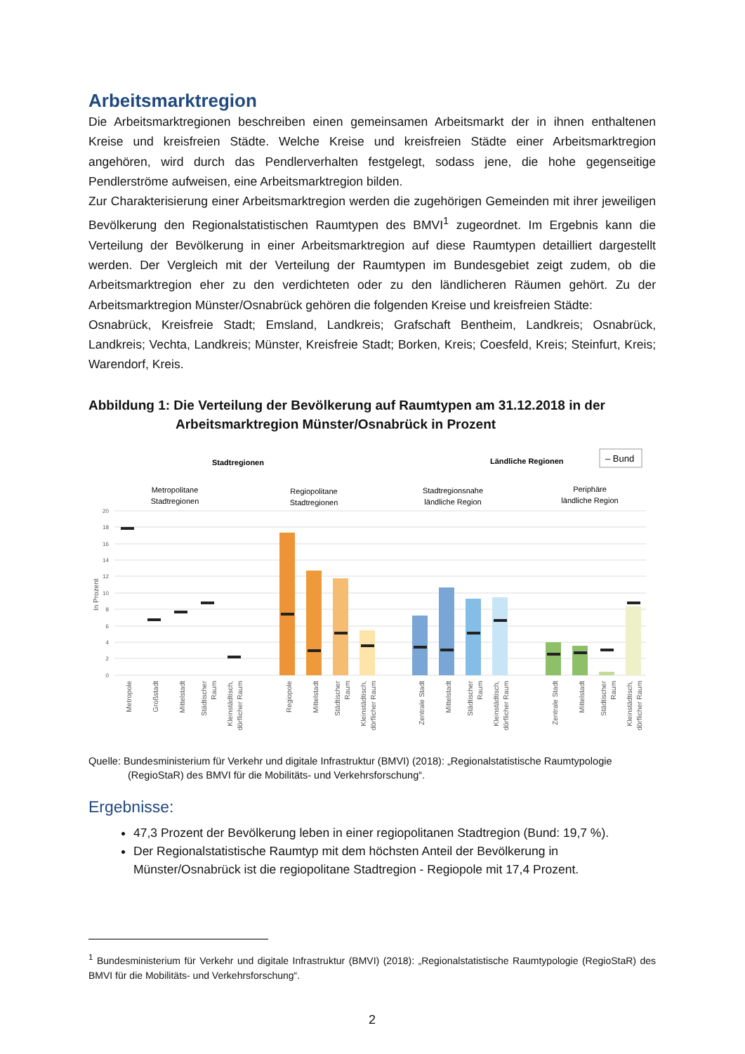Arbeitsmarktregion
Die Arbeitsmarktregionen beschreiben einen gemeinsamen Arbeitsmarkt der in ihnen enthaltenen Kreise und kreisfreien Städte. Welche Kreise und kreisfreien Städte einer Arbeitsmarktregion angehören, wird durch das Pendlerverhalten festgelegt, sodass jene, die hohe gegenseitige Pendlerströme aufweisen, eine Arbeitsmarktregion bilden.
Zur Charakterisierung einer Arbeitsmarktregion werden die zugehörigen Gemeinden mit ihrer jeweiligen Bevölkerung den Regionalstatistischen Raumtypen des BMVI<sup>1</sup> zugeordnet. Im Ergebnis kann die Verteilung der Bevölkerung in einer Arbeitsmarktregion auf diese Raumtypen detailliert dargestellt werden. Der Vergleich mit der Verteilung der Raumtypen im Bundesgebiet zeigt zudem, ob die Arbeitsmarktregion eher zu den verdichteten oder zu den ländlicheren Räumen gehört. Zu der Arbeitsmarktregion Münster/Osnabrück gehören die folgenden Kreise und kreisfreien Städte:
Osnabrück, Kreisfreie Stadt; Emsland, Landkreis; Grafschaft Bentheim, Landkreis; Osnabrück, Landkreis; Vechta, Landkreis; Münster, Kreisfreie Stadt; Borken, Kreis; Coesfeld, Kreis; Steinfurt, Kreis; Warendorf, Kreis.
Abbildung 1: Die Verteilung der Bevölkerung auf Raumtypen am 31.12.2018 in der
Arbeitsmarktregion Münster/Osnabrück in Prozent
Stadtregionen
Ländliche Regionen
– Bund
Metropolitane
Stadtregionen
Regiopolitane
Stadtregionen
Stadtregionsnahe
ländliche Region
Periphäre
ländliche Region
20
18
16
14
12
10
8
6
4
2
0
In Prozent
Metropole
Großstadt
Mittelstadt
Städtischer
Raum
Kleinstädtisch,
dörflicher Raum
Regiopole
Mittelstadt
Städtischer
Raum
Kleinstädtisch,
dörflicher Raum
Zentrale Stadt
Mittelstadt
Städtischer
Raum
Kleinstädtisch,
dörflicher Raum
Zentrale Stadt
Mittelstadt
Städtischer
Raum
Kleinstädtisch,
dörflicher Raum
Quelle: Bundesministerium für Verkehr und digitale Infrastruktur (BMVI) (2018): „Regionalstatistische Raumtypologie
(RegioStaR) des BMVI für die Mobilitäts- und Verkehrsforschung“.
Ergebnisse:
47,3 Prozent der Bevölkerung leben in einer regiopolitanen Stadtregion (Bund: 19,7 %).
Der Regionalstatistische Raumtyp mit dem höchsten Anteil der Bevölkerung in Münster/Osnabrück ist die regiopolitane Stadtregion - Regiopole mit 17,4 Prozent.
<sup>1</sup> Bundesministerium für Verkehr und digitale Infrastruktur (BMVI) (2018): „Regionalstatistische Raumtypologie (RegioStaR) des BMVI für die Mobilitäts- und Verkehrsforschung“.
2